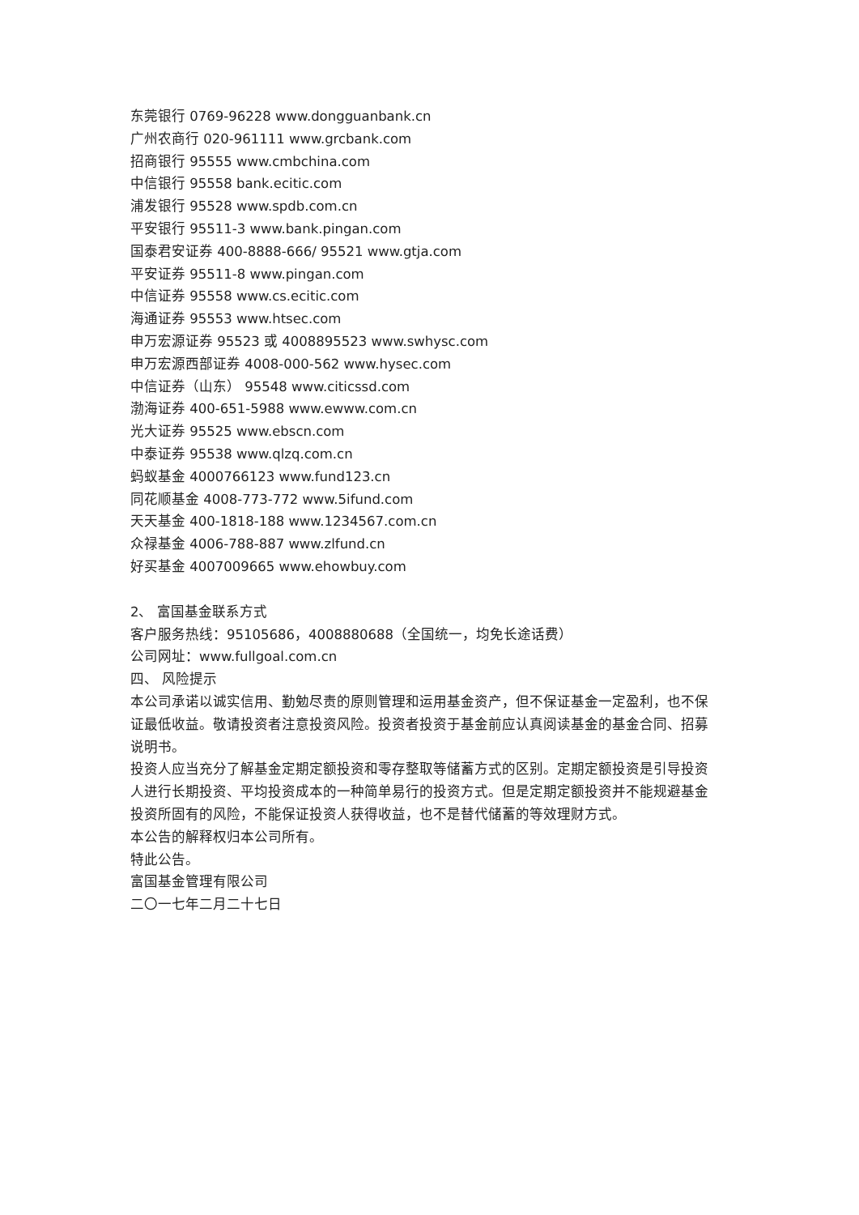东莞银行 0769-96228 www.dongguanbank.cn
广州农商行 020-961111 www.grcbank.com
招商银行 95555 www.cmbchina.com
中信银行 95558 bank.ecitic.com
浦发银行 95528 www.spdb.com.cn
平安银行 95511-3 www.bank.pingan.com
国泰君安证券 400-8888-666/ 95521 www.gtja.com
平安证券 95511-8 www.pingan.com
中信证券 95558 www.cs.ecitic.com
海通证券 95553 www.htsec.com
申万宏源证券 95523 或 4008895523 www.swhysc.com
申万宏源西部证券 4008-000-562 www.hysec.com
中信证券（山东） 95548 www.citicssd.com
渤海证券 400-651-5988 www.ewww.com.cn
光大证券 95525 www.ebscn.com
中泰证券 95538 www.qlzq.com.cn
蚂蚁基金 4000766123 www.fund123.cn
同花顺基金 4008-773-772 www.5ifund.com
天天基金 400-1818-188 www.1234567.com.cn
众禄基金 4006-788-887 www.zlfund.cn
好买基金 4007009665 www.ehowbuy.com
2、 富国基金联系方式
客户服务热线：95105686，4008880688（全国统一，均免长途话费）
公司网址：www.fullgoal.com.cn
四、 风险提示
本公司承诺以诚实信用、勤勉尽责的原则管理和运用基金资产，但不保证基金一定盈利，也不保证最低收益。敬请投资者注意投资风险。投资者投资于基金前应认真阅读基金的基金合同、招募说明书。
投资人应当充分了解基金定期定额投资和零存整取等储蓄方式的区别。定期定额投资是引导投资人进行长期投资、平均投资成本的一种简单易行的投资方式。但是定期定额投资并不能规避基金投资所固有的风险，不能保证投资人获得收益，也不是替代储蓄的等效理财方式。
本公告的解释权归本公司所有。
特此公告。
富国基金管理有限公司
二〇一七年二月二十七日